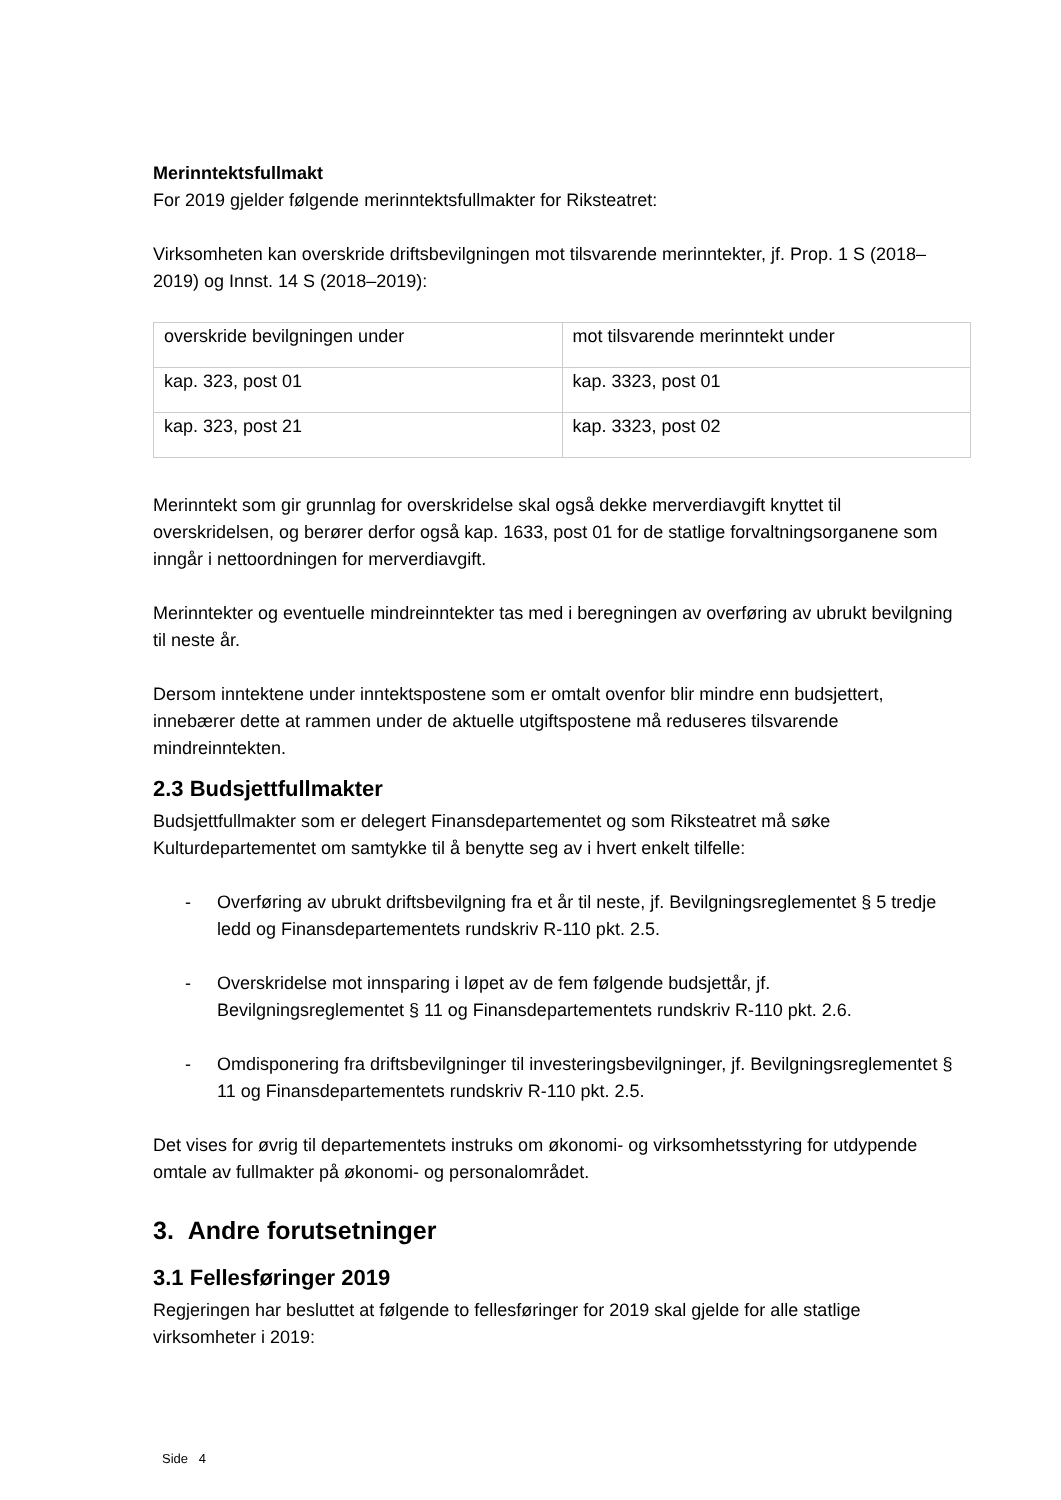Merinntektsfullmakt
For 2019 gjelder følgende merinntektsfullmakter for Riksteatret:
Virksomheten kan overskride driftsbevilgningen mot tilsvarende merinntekter, jf. Prop. 1 S (2018–2019) og Innst. 14 S (2018–2019):
| overskride bevilgningen under | mot tilsvarende merinntekt under |
| kap. 323, post 01 | kap. 3323, post 01 |
| kap. 323, post 21 | kap. 3323, post 02 |
Merinntekt som gir grunnlag for overskridelse skal også dekke merverdiavgift knyttet til overskridelsen, og berører derfor også kap. 1633, post 01 for de statlige forvaltningsorganene som inngår i nettoordningen for merverdiavgift.
Merinntekter og eventuelle mindreinntekter tas med i beregningen av overføring av ubrukt bevilgning til neste år.
Dersom inntektene under inntektspostene som er omtalt ovenfor blir mindre enn budsjettert, innebærer dette at rammen under de aktuelle utgiftspostene må reduseres tilsvarende mindreinntekten.
2.3 Budsjettfullmakter
Budsjettfullmakter som er delegert Finansdepartementet og som Riksteatret må søke Kulturdepartementet om samtykke til å benytte seg av i hvert enkelt tilfelle:
- Overføring av ubrukt driftsbevilgning fra et år til neste, jf. Bevilgningsreglementet § 5 tredje ledd og Finansdepartementets rundskriv R-110 pkt. 2.5.
- Overskridelse mot innsparing i løpet av de fem følgende budsjettår, jf. Bevilgningsreglementet § 11 og Finansdepartementets rundskriv R-110 pkt. 2.6.
- Omdisponering fra driftsbevilgninger til investeringsbevilgninger, jf. Bevilgningsreglementet § 11 og Finansdepartementets rundskriv R-110 pkt. 2.5.
Det vises for øvrig til departementets instruks om økonomi- og virksomhetsstyring for utdypende omtale av fullmakter på økonomi- og personalområdet.
3. Andre forutsetninger
3.1 Fellesføringer 2019
Regjeringen har besluttet at følgende to fellesføringer for 2019 skal gjelde for alle statlige virksomheter i 2019:
Side 4